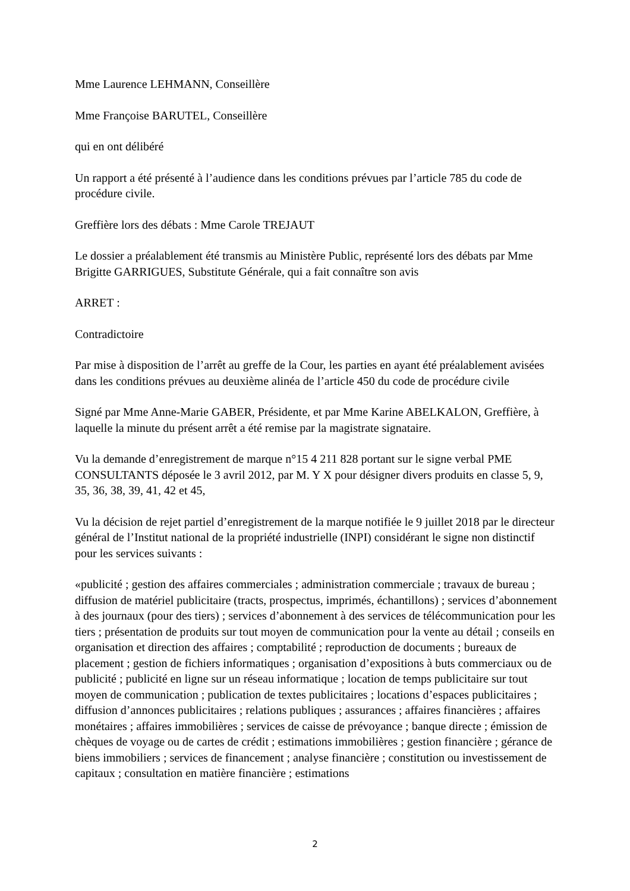Mme Laurence LEHMANN, Conseillère
Mme Françoise BARUTEL, Conseillère
qui en ont délibéré
Un rapport a été présenté à l’audience dans les conditions prévues par l’article 785 du code de procédure civile.
Greffière lors des débats : Mme Carole TREJAUT
Le dossier a préalablement été transmis au Ministère Public, représenté lors des débats par Mme Brigitte GARRIGUES, Substitute Générale, qui a fait connaître son avis
ARRET :
Contradictoire
Par mise à disposition de l’arrêt au greffe de la Cour, les parties en ayant été préalablement avisées dans les conditions prévues au deuxième alinéa de l’article 450 du code de procédure civile
Signé par Mme Anne-Marie GABER, Présidente, et par Mme Karine ABELKALON, Greffière, à laquelle la minute du présent arrêt a été remise par la magistrate signataire.
Vu la demande d’enregistrement de marque n°15 4 211 828 portant sur le signe verbal PME CONSULTANTS déposée le 3 avril 2012, par M. Y X pour désigner divers produits en classe 5, 9, 35, 36, 38, 39, 41, 42 et 45,
Vu la décision de rejet partiel d’enregistrement de la marque notifiée le 9 juillet 2018 par le directeur général de l’Institut national de la propriété industrielle (INPI) considérant le signe non distinctif pour les services suivants :
«publicité ; gestion des affaires commerciales ; administration commerciale ; travaux de bureau ; diffusion de matériel publicitaire (tracts, prospectus, imprimés, échantillons) ; services d’abonnement à des journaux (pour des tiers) ; services d’abonnement à des services de télécommunication pour les tiers ; présentation de produits sur tout moyen de communication pour la vente au détail ; conseils en organisation et direction des affaires ; comptabilité ; reproduction de documents ; bureaux de placement ; gestion de fichiers informatiques ; organisation d’expositions à buts commerciaux ou de publicité ; publicité en ligne sur un réseau informatique ; location de temps publicitaire sur tout moyen de communication ; publication de textes publicitaires ; locations d’espaces publicitaires ; diffusion d’annonces publicitaires ; relations publiques ; assurances ; affaires financières ; affaires monétaires ; affaires immobilières ; services de caisse de prévoyance ; banque directe ; émission de chèques de voyage ou de cartes de crédit ; estimations immobilières ; gestion financière ; gérance de biens immobiliers ; services de financement ; analyse financière ; constitution ou investissement de capitaux ; consultation en matière financière ; estimations
2